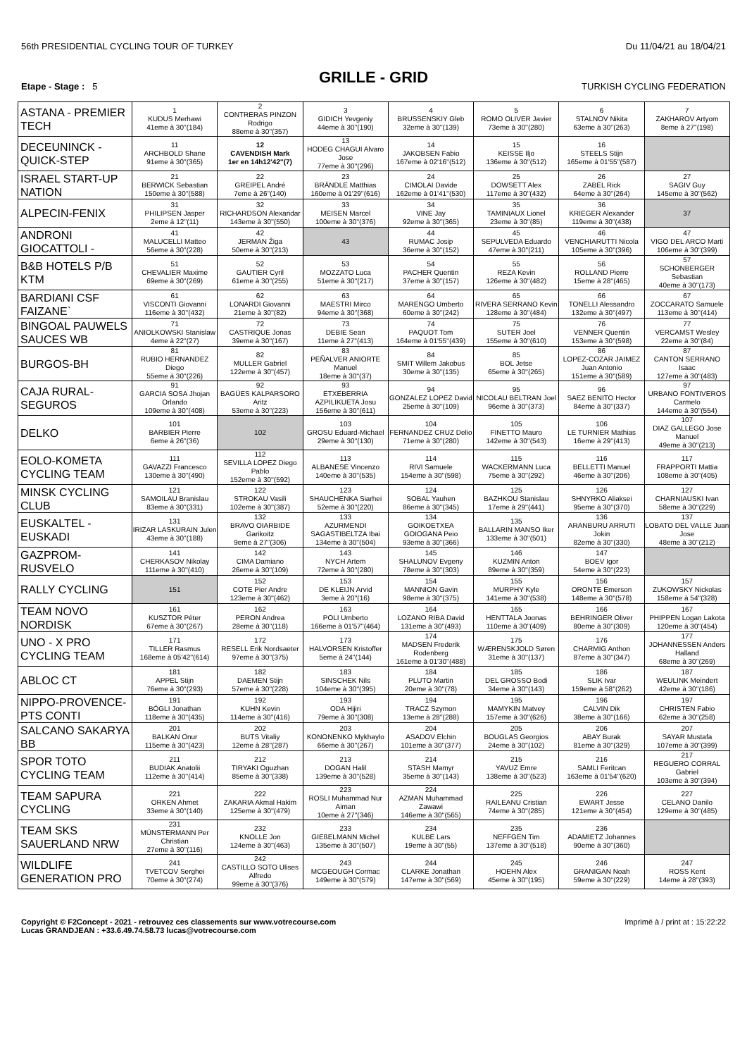56th PRESIDENTIAL CYCLING TOUR OF TURKEY Du 11/04/21 au 18/04/21
GRILLE - GRID
Etape - Stage : 5 TURKISH CYCLING FEDERATION
| ASTANA - PREMIER TECH | 1 KUDUS Merhawi 41eme à 30''(184) | 2 CONTRERAS PINZON Rodrigo 88eme à 30''(357) | 3 GIDICH Yevgeniy 44eme à 30''(190) | 4 BRUSSENSKIY Gleb 32eme à 30''(139) | 5 ROMO OLIVER Javier 73eme à 30''(280) | 6 STALNOV Nikita 63eme à 30''(263) | 7 ZAKHAROV Artyom 8eme à 27''(198) |
| DECEUNINCK - QUICK-STEP | 11 ARCHBOLD Shane 91eme à 30''(365) | 12 CAVENDISH Mark 1er en 14h12'42''(7) | 13 HODEG CHAGUI Alvaro Jose 77eme à 30''(296) | 14 JAKOBSEN Fabio 167eme à 02'16''(512) | 15 KEISSE Iljo 136eme à 30''(512) | 16 STEELS Stijn 165eme à 01'55''(587) | |
| ISRAEL START-UP NATION | 21 BERWICK Sebastian 150eme à 30''(588) | 22 GREIPEL André 7eme à 26''(140) | 23 BRÄNDLE Matthias 160eme à 01'29''(616) | 24 CIMOLAI Davide 162eme à 01'41''(530) | 25 DOWSETT Alex 117eme à 30''(432) | 26 ZABEL Rick 64eme à 30''(264) | 27 SAGIV Guy 145eme à 30''(562) |
| ALPECIN-FENIX | 31 PHILIPSEN Jasper 2eme à 12''(11) | 32 RICHARDSON Alexandar 143eme à 30''(550) | 33 MEISEN Marcel 100eme à 30''(376) | 34 VINE Jay 92eme à 30''(365) | 35 TAMINIAUX Lionel 23eme à 30''(85) | 36 KRIEGER Alexander 119eme à 30''(438) | 37 |
| ANDRONI GIOCATTOLI - | 41 MALUCELLI Matteo 56eme à 30''(228) | 42 JERMAN Žiga 50eme à 30''(213) | 43 | 44 RUMAC Josip 36eme à 30''(152) | 45 SEPULVEDA Eduardo 47eme à 30''(211) | 46 VENCHIARUTTI Nicola 105eme à 30''(396) | 47 VIGO DEL ARCO Marti 106eme à 30''(399) |
| B&B HOTELS P/B KTM | 51 CHEVALIER Maxime 69eme à 30''(269) | 52 GAUTIER Cyril 61eme à 30''(255) | 53 MOZZATO Luca 51eme à 30''(217) | 54 PACHER Quentin 37eme à 30''(157) | 55 REZA Kevin 126eme à 30''(482) | 56 ROLLAND Pierre 15eme à 28''(465) | 57 SCHONBERGER Sebastian 40eme à 30''(173) |
| BARDIANI CSF FAIZANE` | 61 VISCONTI Giovanni 116eme à 30''(432) | 62 LONARDI Giovanni 21eme à 30''(82) | 63 MAESTRI Mirco 94eme à 30''(368) | 64 MARENGO Umberto 60eme à 30''(242) | 65 RIVERA SERRANO Kevin 128eme à 30''(484) | 66 TONELLI Alessandro 132eme à 30''(497) | 67 ZOCCARATO Samuele 113eme à 30''(414) |
| BINGOAL PAUWELS SAUCES WB | 71 ANIOLKOWSKI Stanislaw 4eme à 22''(27) | 72 CASTRIQUE Jonas 39eme à 30''(167) | 73 DEBIE Sean 11eme à 27''(413) | 74 PAQUOT Tom 164eme à 01'55''(439) | 75 SUTER Joel 155eme à 30''(610) | 76 VENNER Quentin 153eme à 30''(598) | 77 VERCAMST Wesley 22eme à 30''(84) |
| BURGOS-BH | 81 RUBIO HERNANDEZ Diego 55eme à 30''(226) | 82 MULLER Gabriel 122eme à 30''(457) | 83 PEÑALVER ANIORTE Manuel 18eme à 30''(37) | 84 SMIT Willem Jakobus 30eme à 30''(135) | 85 BOL Jetse 65eme à 30''(265) | 86 LOPEZ-COZAR JAIMEZ Juan Antonio 151eme à 30''(589) | 87 CANTON SERRANO Isaac 127eme à 30''(483) |
| CAJA RURAL-SEGUROS | 91 GARCIA SOSA Jhojan Orlando 109eme à 30''(408) | 92 BAGÜES KALPARSORO Aritz 53eme à 30''(223) | 93 ETXEBERRIA AZPILIKUETA Josu 156eme à 30''(611) | 94 GONZALEZ LOPEZ David 25eme à 30''(109) | 95 NICOLAU BELTRAN Joel 96eme à 30''(373) | 96 SAEZ BENITO Hector 84eme à 30''(337) | 97 URBANO FONTIVEROS Carmelo 144eme à 30''(554) |
| DELKO | 101 BARBIER Pierre 6eme à 26''(36) | 102 | 103 GROSU Eduard-Michael 29eme à 30''(130) | 104 FERNANDEZ CRUZ Delio 71eme à 30''(280) | 105 FINETTO Mauro 142eme à 30''(543) | 106 LE TURNIER Mathias 16eme à 29''(413) | 107 DIAZ GALLEGO Jose Manuel 49eme à 30''(213) |
| EOLO-KOMETA CYCLING TEAM | 111 GAVAZZI Francesco 130eme à 30''(490) | 112 SEVILLA LOPEZ Diego Pablo 152eme à 30''(592) | 113 ALBANESE Vincenzo 140eme à 30''(535) | 114 RIVI Samuele 154eme à 30''(598) | 115 WACKERMANN Luca 75eme à 30''(292) | 116 BELLETTI Manuel 46eme à 30''(206) | 117 FRAPPORTI Mattia 108eme à 30''(405) |
| MINSK CYCLING CLUB | 121 SAMOILAU Branislau 83eme à 30''(331) | 122 STROKAU Vasili 102eme à 30''(387) | 123 SHAUCHENKA Siarhei 52eme à 30''(220) | 124 SOBAL Yauhen 86eme à 30''(345) | 125 BAZHKOU Stanislau 17eme à 29''(441) | 126 SHNYRKO Aliaksei 95eme à 30''(370) | 127 CHARNIAUSKI Ivan 58eme à 30''(229) |
| EUSKALTEL - EUSKADI | 131 IRIZAR LASKURAIN Julen 43eme à 30''(188) | 132 BRAVO OIARBIDE Garikoitz 9eme à 27''(306) | 133 AZURMENDI SAGASTIBELTZA Ibai 134eme à 30''(504) | 134 GOIKOETXEA GOIOGANA Peio 93eme à 30''(366) | 135 BALLARIN MANSO Iker 133eme à 30''(501) | 136 ARANBURU ARRUTI Jokin 82eme à 30''(330) | 137 LOBATO DEL VALLE Juan Jose 48eme à 30''(212) |
| GAZPROM-RUSVELO | 141 CHERKASOV Nikolay 111eme à 30''(410) | 142 CIMA Damiano 26eme à 30''(109) | 143 NYCH Artem 72eme à 30''(280) | 145 SHALUNOV Evgeny 78eme à 30''(303) | 146 KUZMIN Anton 89eme à 30''(359) | 147 BOEV Igor 54eme à 30''(223) | |
| RALLY CYCLING | 151 | 152 COTE Pier Andre 123eme à 30''(462) | 153 DE KLEIJN Arvid 3eme à 20''(16) | 154 MANNION Gavin 98eme à 30''(375) | 155 MURPHY Kyle 141eme à 30''(538) | 156 ORONTE Emerson 148eme à 30''(578) | 157 ZUKOWSKY Nickolas 158eme à 54''(328) |
| TEAM NOVO NORDISK | 161 KUSZTOR Péter 67eme à 30''(267) | 162 PERON Andrea 28eme à 30''(118) | 163 POLI Umberto 166eme à 01'57''(464) | 164 LOZANO RIBA David 131eme à 30''(493) | 165 HENTTALA Joonas 110eme à 30''(409) | 166 BEHRINGER Oliver 80eme à 30''(309) | 167 PHIPPEN Logan Lakota 120eme à 30''(454) |
| UNO - X PRO CYCLING TEAM | 171 TILLER Rasmus 168eme à 05'42''(614) | 172 RESELL Erik Nordsaeter 97eme à 30''(375) | 173 HALVORSEN Kristoffer 5eme à 24''(144) | 174 MADSEN Frederik Rodenberg 161eme à 01'30''(488) | 175 WÆRENSKJOLD Søren 31eme à 30''(137) | 176 CHARMIG Anthon 87eme à 30''(347) | 177 JOHANNESSEN Anders Halland 68eme à 30''(269) |
| ABLOC CT | 181 APPEL Stijn 76eme à 30''(293) | 182 DAEMEN Stijn 57eme à 30''(228) | 183 SINSCHEK Nils 104eme à 30''(395) | 184 PLUTO Martin 20eme à 30''(78) | 185 DEL GROSSO Bodi 34eme à 30''(143) | 186 SLIK Ivar 159eme à 58''(262) | 187 WEULINK Meindert 42eme à 30''(186) |
| NIPPO-PROVENCE-PTS CONTI | 191 BÖGLI Jonathan 118eme à 30''(435) | 192 KUHN Kevin 114eme à 30''(416) | 193 ODA Hijiri 79eme à 30''(308) | 194 TRACZ Szymon 13eme à 28''(288) | 195 MAMYKIN Matvey 157eme à 30''(626) | 196 CALVIN Dik 38eme à 30''(166) | 197 CHRISTEN Fabio 62eme à 30''(258) |
| SALCANO SAKARYA BB | 201 BALKAN Onur 115eme à 30''(423) | 202 BUTS Vitaliy 12eme à 28''(287) | 203 KONONENKO Mykhaylo 66eme à 30''(267) | 204 ASADOV Elchin 101eme à 30''(377) | 205 BOUGLAS Georgios 24eme à 30''(102) | 206 ABAY Burak 81eme à 30''(329) | 207 SAYAR Mustafa 107eme à 30''(399) |
| SPOR TOTO CYCLING TEAM | 211 BUDIAK Anatolii 112eme à 30''(414) | 212 TIRYAKI Oguzhan 85eme à 30''(338) | 213 DOGAN Halil 139eme à 30''(528) | 214 STASH Mamyr 35eme à 30''(143) | 215 YAVUZ Emre 138eme à 30''(523) | 216 SAMLI Feritcan 163eme à 01'54''(620) | 217 REGUERO CORRAL Gabriel 103eme à 30''(394) |
| TEAM SAPURA CYCLING | 221 ORKEN Ahmet 33eme à 30''(140) | 222 ZAKARIA Akmal Hakim 125eme à 30''(479) | 223 ROSLI Muhammad Nur Aiman 10eme à 27''(346) | 224 AZMAN Muhammad Zawawi 146eme à 30''(565) | 225 RAILEANU Cristian 74eme à 30''(285) | 226 EWART Jesse 121eme à 30''(454) | 227 CELANO Danilo 129eme à 30''(485) |
| TEAM SKS SAUERLAND NRW | 231 MÜNSTERMANN Per Christian 27eme à 30''(116) | 232 KNOLLE Jon 124eme à 30''(463) | 233 GIEßELMANN Michel 135eme à 30''(507) | 234 KULBE Lars 19eme à 30''(55) | 235 NEFFGEN Tim 137eme à 30''(518) | 236 ADAMIETZ Johannes 90eme à 30''(360) | |
| WILDLIFE GENERATION PRO | 241 TVETCOV Serghei 70eme à 30''(274) | 242 CASTILLO SOTO Ulises Alfredo 99eme à 30''(376) | 243 MCGEOUGH Cormac 149eme à 30''(579) | 244 CLARKE Jonathan 147eme à 30''(569) | 245 HOEHN Alex 45eme à 30''(195) | 246 GRANIGAN Noah 59eme à 30''(229) | 247 ROSS Kent 14eme à 28''(393) |
Copyright © F2Concept - 2021 - retrouvez ces classements sur www.votrecourse.com
Lucas GRANDJEAN : +33.6.49.74.58.73 lucas@votrecourse.com Imprimé à / print at : 15:22:22